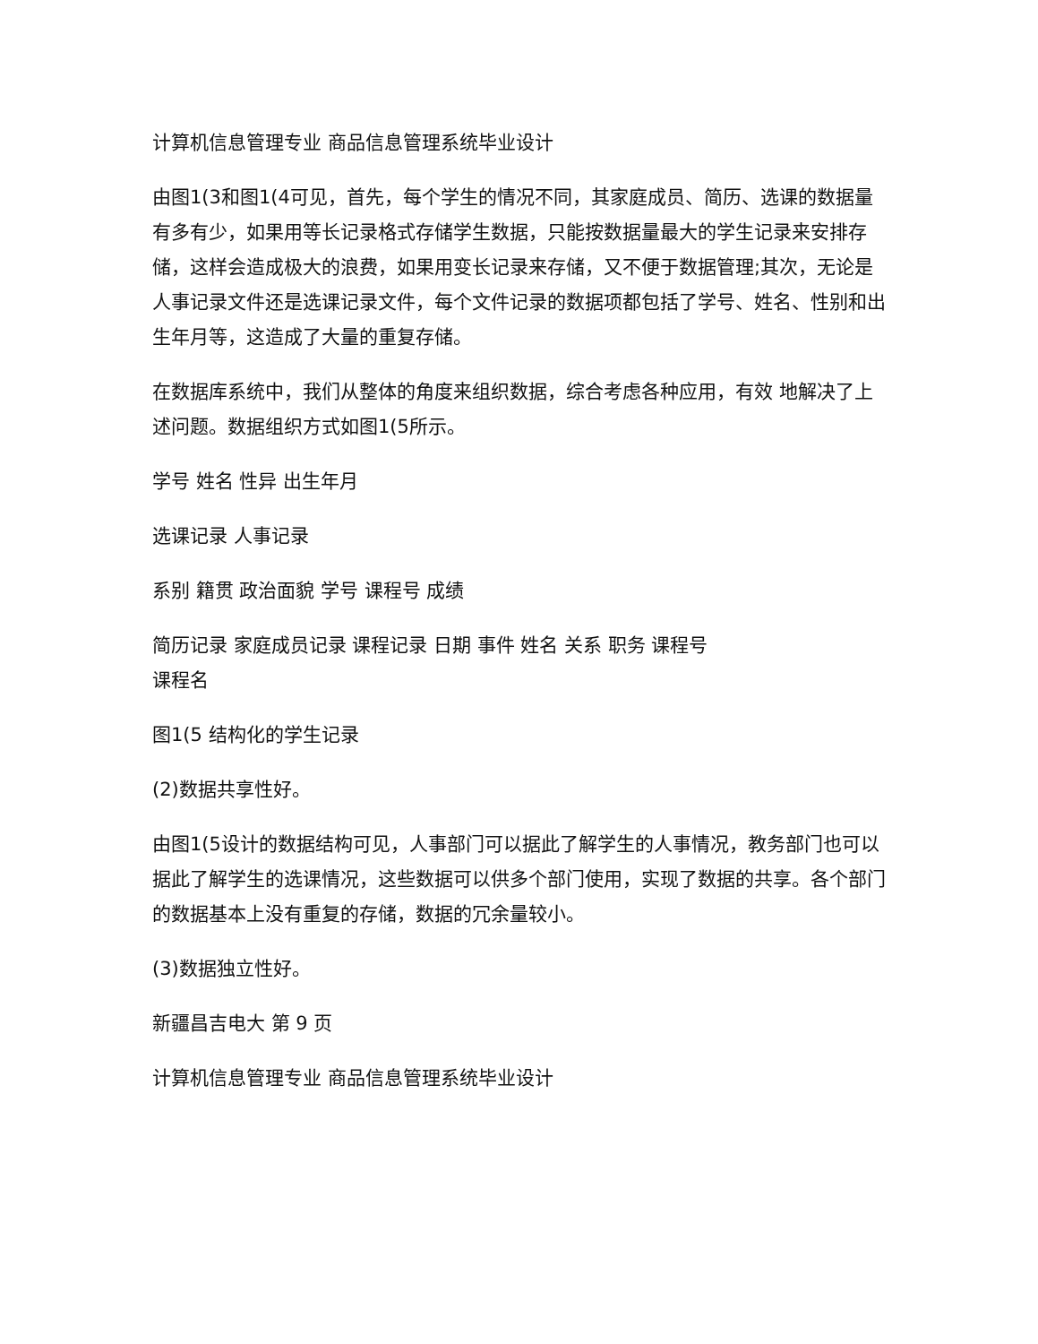计算机信息管理专业 商品信息管理系统毕业设计
由图1(3和图1(4可见，首先，每个学生的情况不同，其家庭成员、简历、选课的数据量有多有少，如果用等长记录格式存储学生数据，只能按数据量最大的学生记录来安排存
储，这样会造成极大的浪费，如果用变长记录来存储，又不便于数据管理;其次，无论是人事记录文件还是选课记录文件，每个文件记录的数据项都包括了学号、姓名、性别和出生年月等，这造成了大量的重复存储。
在数据库系统中，我们从整体的角度来组织数据，综合考虑各种应用，有效 地解决了上述问题。数据组织方式如图1(5所示。
学号 姓名 性异 出生年月
选课记录 人事记录
系别 籍贯 政治面貌 学号 课程号 成绩
简历记录 家庭成员记录 课程记录 日期 事件 姓名 关系 职务 课程号
课程名
图1(5 结构化的学生记录
(2)数据共享性好。
由图1(5设计的数据结构可见，人事部门可以据此了解学生的人事情况，教务部门也可以据此了解学生的选课情况，这些数据可以供多个部门使用，实现了数据的共享。各个部门的数据基本上没有重复的存储，数据的冗余量较小。
(3)数据独立性好。
新疆昌吉电大 第 9 页
计算机信息管理专业 商品信息管理系统毕业设计